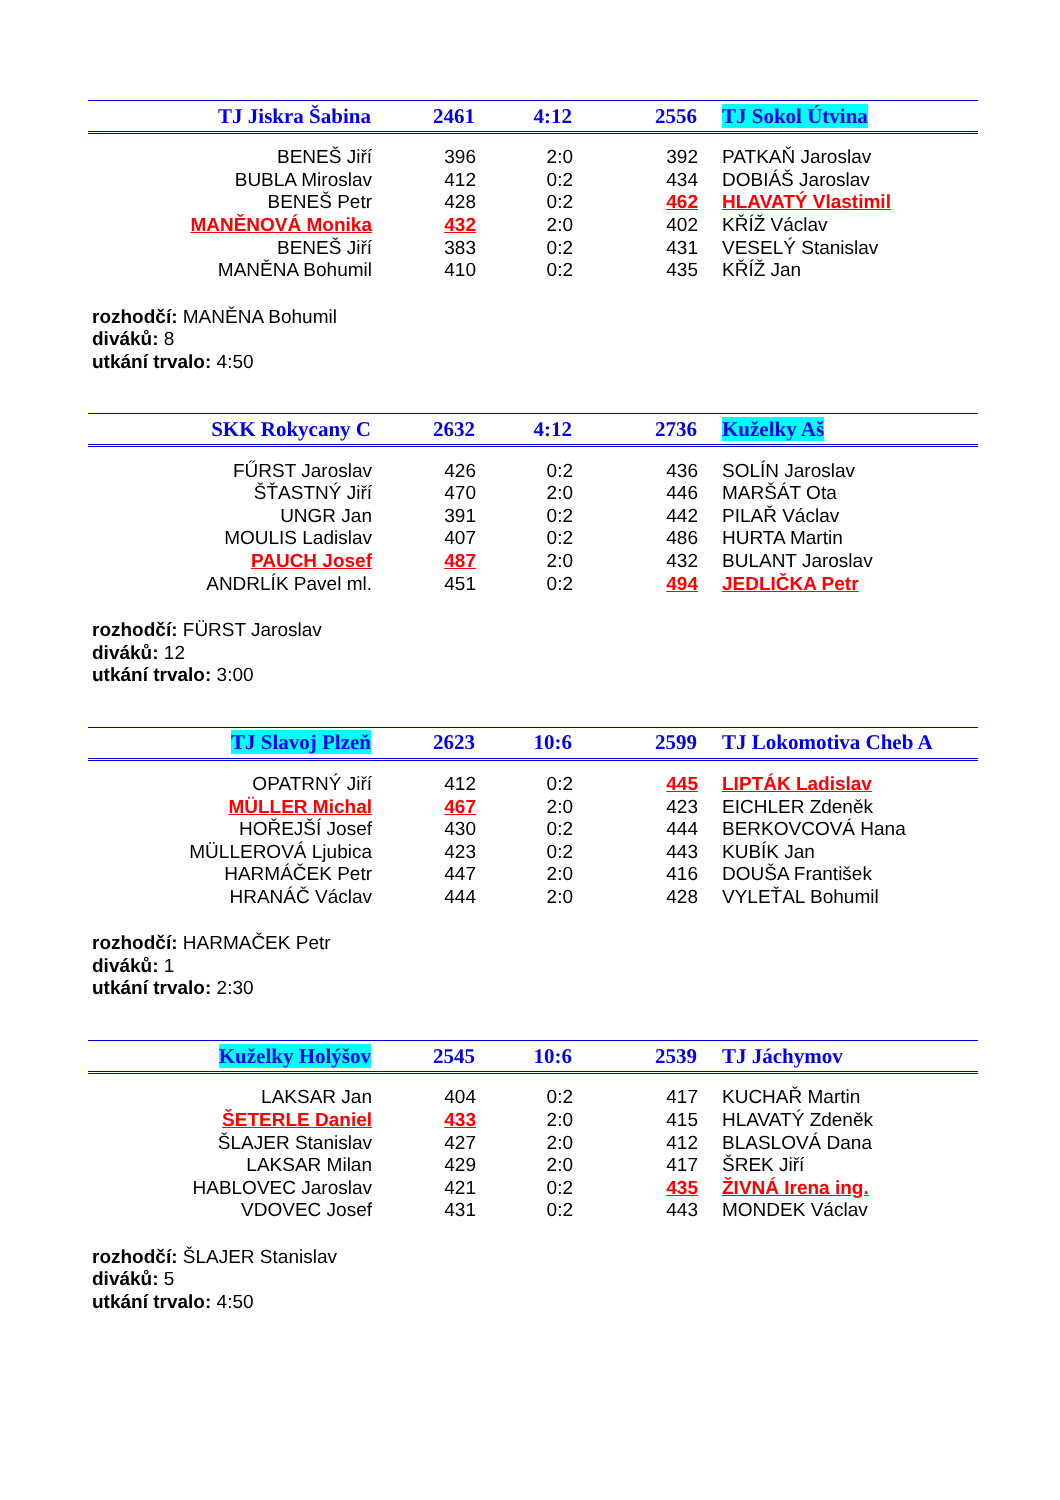| TJ Jiskra Šabina | 2461 | 4:12 | 2556 | TJ Sokol Útvina |
| --- | --- | --- | --- | --- |
| BENEŠ Jiří | 396 | 2:0 | 392 | PATKAŇ Jaroslav |
| BUBLA Miroslav | 412 | 0:2 | 434 | DOBIÁŠ Jaroslav |
| BENEŠ Petr | 428 | 0:2 | 462 | HLAVATÝ Vlastimil |
| MANĚNOVÁ Monika | 432 | 2:0 | 402 | KŘÍŽ Václav |
| BENEŠ Jiří | 383 | 0:2 | 431 | VESELÝ Stanislav |
| MANĚNA Bohumil | 410 | 0:2 | 435 | KŘÍŽ Jan |
rozhodčí: MANĚNA Bohumil
diváků: 8
utkání trvalo: 4:50
| SKK Rokycany C | 2632 | 4:12 | 2736 | Kuželky Aš |
| --- | --- | --- | --- | --- |
| FŰRST Jaroslav | 426 | 0:2 | 436 | SOLÍN Jaroslav |
| ŠŤASTNÝ Jiří | 470 | 2:0 | 446 | MARŠÁT Ota |
| UNGR Jan | 391 | 0:2 | 442 | PILAŘ Václav |
| MOULIS Ladislav | 407 | 0:2 | 486 | HURTA Martin |
| PAUCH Josef | 487 | 2:0 | 432 | BULANT Jaroslav |
| ANDRLÍK Pavel ml. | 451 | 0:2 | 494 | JEDLIČKA Petr |
rozhodčí: FÜRST Jaroslav
diváků: 12
utkání trvalo: 3:00
| TJ Slavoj Plzeň | 2623 | 10:6 | 2599 | TJ Lokomotiva Cheb A |
| --- | --- | --- | --- | --- |
| OPATRNÝ Jiří | 412 | 0:2 | 445 | LIPTÁK Ladislav |
| MÜLLER Michal | 467 | 2:0 | 423 | EICHLER Zdeněk |
| HOŘEJŠÍ Josef | 430 | 0:2 | 444 | BERKOVCOVÁ Hana |
| MÜLLEROVÁ Ljubica | 423 | 0:2 | 443 | KUBÍK Jan |
| HARMÁČEK Petr | 447 | 2:0 | 416 | DOUŠA František |
| HRANÁČ Václav | 444 | 2:0 | 428 | VYLEŤAL Bohumil |
rozhodčí: HARMAČEK Petr
diváků: 1
utkání trvalo: 2:30
| Kuželky Holýšov | 2545 | 10:6 | 2539 | TJ Jáchymov |
| --- | --- | --- | --- | --- |
| LAKSAR Jan | 404 | 0:2 | 417 | KUCHAŘ Martin |
| ŠETERLE Daniel | 433 | 2:0 | 415 | HLAVATÝ Zdeněk |
| ŠLAJER Stanislav | 427 | 2:0 | 412 | BLASLOVÁ Dana |
| LAKSAR Milan | 429 | 2:0 | 417 | ŠREK Jiří |
| HABLOVEC Jaroslav | 421 | 0:2 | 435 | ŽIVNÁ Irena ing. |
| VDOVEC Josef | 431 | 0:2 | 443 | MONDEK Václav |
rozhodčí: ŠLAJER Stanislav
diváků: 5
utkání trvalo: 4:50